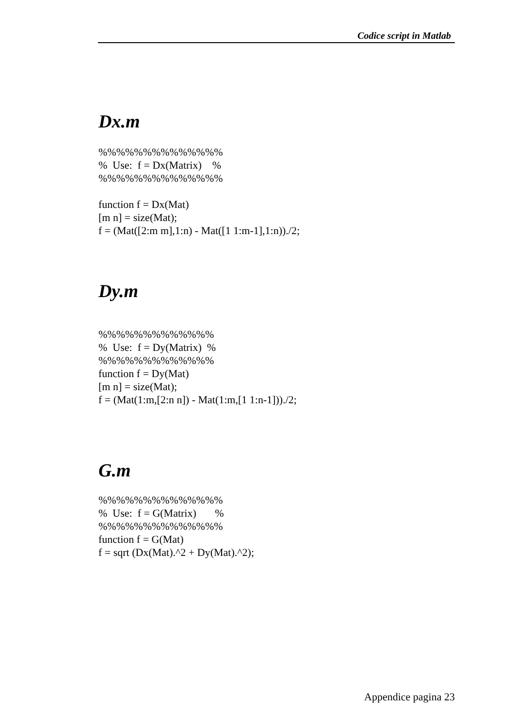Codice script in Matlab
Dx.m
%%%%%%%%%%%%%% % Use: f = Dx(Matrix) % %%%%%%%%%%%%%% function f = Dx(Mat) [m n] = size(Mat); f = (Mat([2:m m],1:n) - Mat([1 1:m-1],1:n))./2;
Dy.m
%%%%%%%%%%%%% % Use: f = Dy(Matrix) % %%%%%%%%%%%%% function f = Dy(Mat) [m n] = size(Mat); f = (Mat(1:m,[2:n n]) - Mat(1:m,[1 1:n-1]))./2;
G.m
%%%%%%%%%%%%%% % Use: f = G(Matrix) % %%%%%%%%%%%%%% function f = G(Mat) f = sqrt (Dx(Mat).^2 + Dy(Mat).^2);
Appendice pagina 23